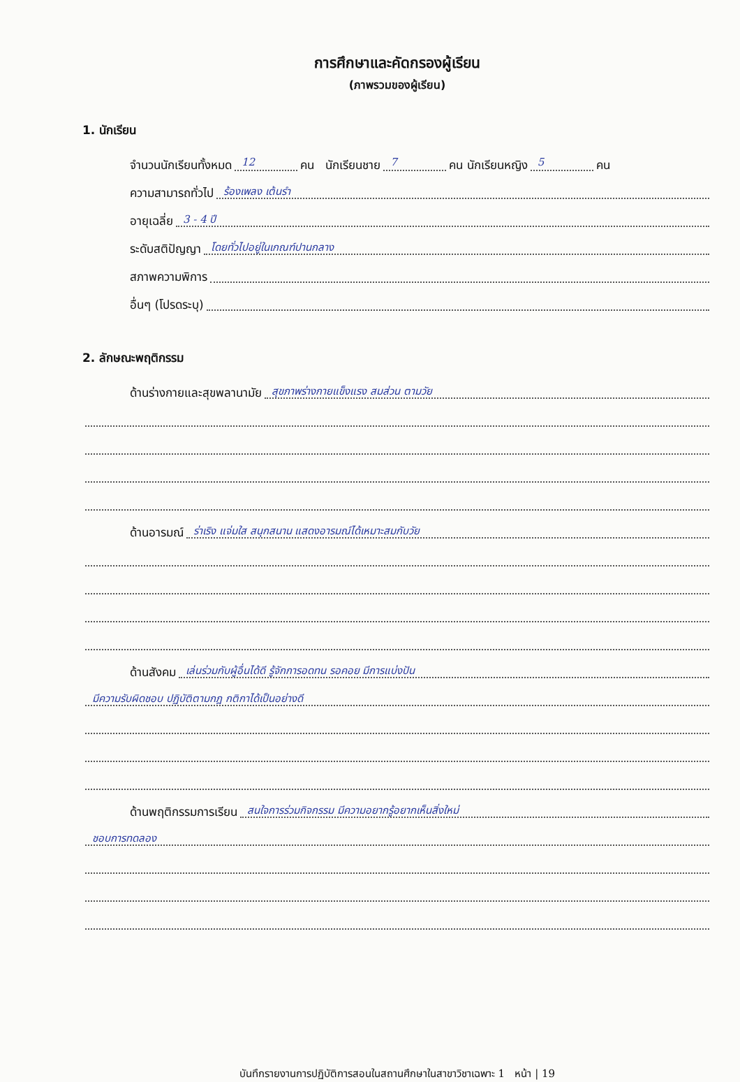การศึกษาและคัดกรองผู้เรียน
(ภาพรวมของผู้เรียน)
1. นักเรียน
จำนวนนักเรียนทั้งหมด 12 คน นักเรียนชาย 7 คน นักเรียนหญิง 5 คน
ความสามารถทั่วไป ร้องเพลง เต้นรำ
อายุเฉลี่ย 3 - 4 ปี
ระดับสติปัญญา โดยทั่วไปอยู่ในเกณฑ์ปานกลาง
สภาพความพิการ
อื่นๆ (โปรดระบุ)
2. ลักษณะพฤติกรรม
ด้านร่างกายและสุขพลานามัย สุขภาพร่างกายแข็งแรง สมส่วน ตามวัย
ด้านอารมณ์ ร่าเริง แจ่มใส สนุกสนาน แสดงอารมณ์ได้เหมาะสมกับวัย
ด้านสังคม เล่นร่วมกับผู้อื่นได้ดี รู้จักการอดทน รอคอย มีการแบ่งปัน
มีความรับผิดชอบ ปฏิบัติตามกฎ กติกาได้เป็นอย่างดี
ด้านพฤติกรรมการเรียน สนใจการร่วมกิจกรรม มีความอยากรู้อยากเห็นสิ่งใหม่
ชอบการทดลอง
บันทึกรายงานการปฏิบัติการสอนในสถานศึกษาในสาขาวิชาเฉพาะ 1 หน้า | 19